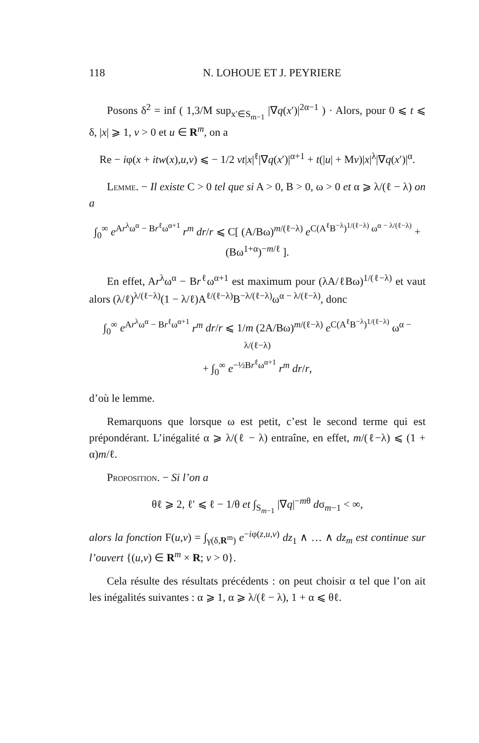118 N. LOHOUE ET J. PEYRIERE
Posons δ<sup>2</sup> = inf ( 1,3/M sup<sub>x′∈S<sub>m−1</sub></sub> |∇q(x′)|<sup>2α−1</sup> ) · Alors, pour 0 ⩽ t ⩽ δ, |x| ⩾ 1, v > 0 et u ∈ R<sup>m</sup>, on a
Re − iφ(x + itw(x),u,v) ⩽ − 1/2 vt|x|<sup>ℓ</sup>|∇q(x′)|<sup>α+1</sup> + t(|u| + Mv)|x|<sup>λ</sup>|∇q(x′)|<sup>α</sup>.
Lemme. − Il existe C > 0 tel que si A > 0, B > 0, ω > 0 et α ⩾ λ/(ℓ − λ) on a
∫<sub>0</sub><sup>∞</sup> e<sup>Ar<sup>λ</sup>ω<sup>α</sup> − Br<sup>ℓ</sup>ω<sup>α+1</sup></sup> r<sup>m</sup> dr/r ⩽ C[ (A/Bω)<sup>m/(ℓ−λ)</sup> e<sup>C(A<sup>ℓ</sup>B<sup>−λ</sup>)<sup>1/(ℓ−λ)</sup> ω<sup>α − λ/(ℓ−λ)</sup></sup> + (Bω<sup>1+α</sup>)<sup>−m/ℓ</sup> ].
En effet, Ar<sup>λ</sup>ω<sup>α</sup> − Br<sup>ℓ</sup>ω<sup>α+1</sup> est maximum pour (λA/ℓBω)<sup>1/(ℓ−λ)</sup> et vaut alors (λ/ℓ)<sup>λ/(ℓ−λ)</sup>(1 − λ/ℓ)A<sup>ℓ/(ℓ−λ)</sup>B<sup>−λ/(ℓ−λ)</sup>ω<sup>α − λ/(ℓ−λ)</sup>, donc
∫<sub>0</sub><sup>∞</sup> e<sup>Ar<sup>λ</sup>ω<sup>α</sup> − Br<sup>ℓ</sup>ω<sup>α+1</sup></sup> r<sup>m</sup> dr/r ⩽ 1/m (2A/Bω)<sup>m/(ℓ−λ)</sup> e<sup>C(A<sup>ℓ</sup>B<sup>−λ</sup>)<sup>1/(ℓ−λ)</sup></sup> ω<sup>α − λ/(ℓ−λ)</sup>
+ ∫<sub>0</sub><sup>∞</sup> e<sup>−½Br<sup>ℓ</sup>ω<sup>α+1</sup></sup> r<sup>m</sup> dr/r,
d’où le lemme.
Remarquons que lorsque ω est petit, c’est le second terme qui est prépondérant. L’inégalité α ⩾ λ/(ℓ − λ) entraîne, en effet, m/(ℓ−λ) ⩽ (1 + α)m/ℓ.
Proposition. − Si l’on a
θℓ ⩾ 2, ℓ′ ⩽ ℓ − 1/θ et ∫<sub>S<sub>m−1</sub></sub> |∇q|<sup>−mθ</sup> dσ<sub>m−1</sub> < ∞,
alors la fonction F(u,v) = ∫<sub>γ(δ,R<sup>m</sup>)</sub> e<sup>−iφ(z,u,v)</sup> dz<sub>1</sub> ∧ … ∧ dz<sub>m</sub> est continue sur l’ouvert {(u,v) ∈ R<sup>m</sup> × R; v > 0}.
Cela résulte des résultats précédents : on peut choisir α tel que l’on ait les inégalités suivantes : α ⩾ 1, α ⩾ λ/(ℓ − λ), 1 + α ⩽ θℓ.